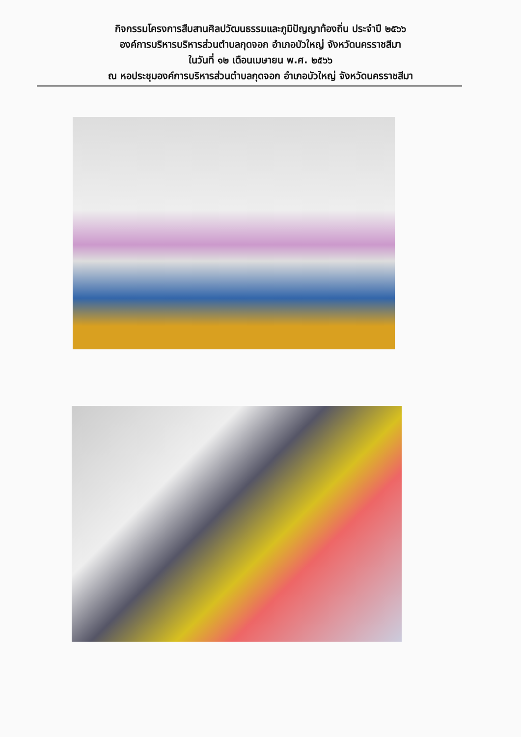กิจกรรมโครงการสืบสานศิลปวัฒนธรรมและภูมิปัญญาท้องถิ่น ประจำปี ๒๕๖๖
องค์การบริหารบริหารส่วนตำบลกุดจอก อำเภอบัวใหญ่ จังหวัดนครราชสีมา
ในวันที่ ๑๒ เดือนเมษายน พ.ศ. ๒๕๖๖
ณ หอประชุมองค์การบริหารส่วนตำบลกุดจอก อำเภอบัวใหญ่ จังหวัดนครราชสีมา